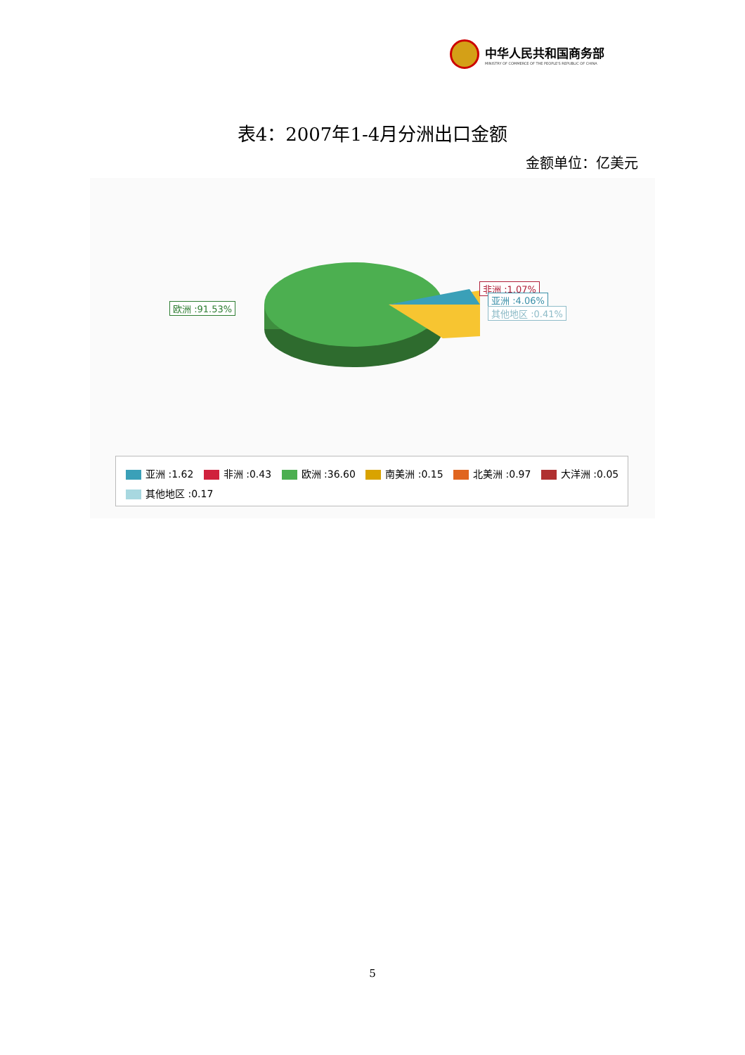中华人民共和国商务部
MINISTRY OF COMMERCE OF THE PEOPLE'S REPUBLIC OF CHINA
表4：2007年1-4月分洲出口金额
金额单位：亿美元
欧洲 :91.53%
非洲 :1.07%
亚洲 :4.06%
其他地区 :0.41%
亚洲 :1.62 非洲 :0.43 欧洲 :36.60 南美洲 :0.15 北美洲 :0.97 大洋洲 :0.05 其他地区 :0.17
5